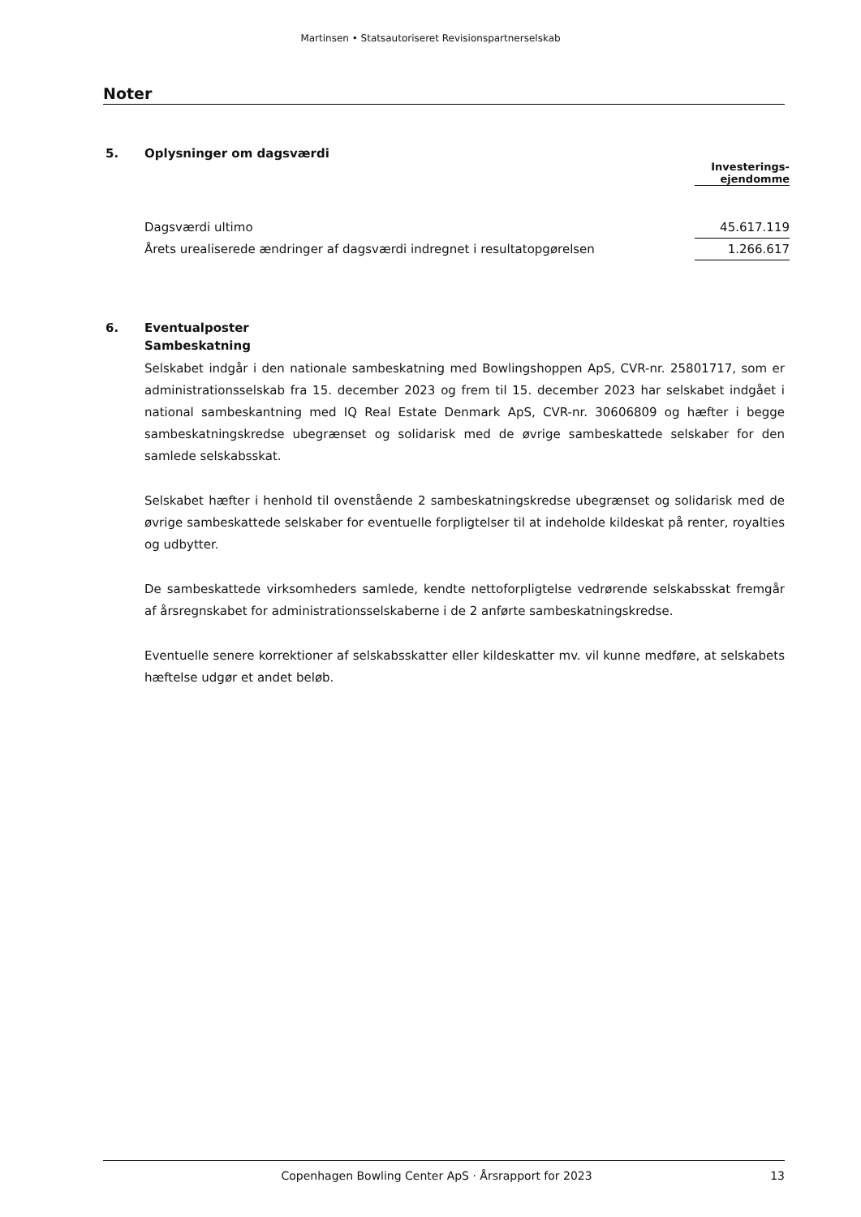Martinsen • Statsautoriseret Revisionspartnerselskab
Noter
5. Oplysninger om dagsværdi
| | Investerings- ejendomme |
| Dagsværdi ultimo | 45.617.119 |
| Årets urealiserede ændringer af dagsværdi indregnet i resultatopgørelsen | 1.266.617 |
6. Eventualposter
Sambeskatning
Selskabet indgår i den nationale sambeskatning med Bowlingshoppen ApS, CVR-nr. 25801717, som er administrationsselskab fra 15. december 2023 og frem til 15. december 2023 har selskabet indgået i national sambeskantning med IQ Real Estate Denmark ApS, CVR-nr. 30606809 og hæfter i begge sambeskatningskredse ubegrænset og solidarisk med de øvrige sambeskattede selskaber for den samlede selskabsskat.
Selskabet hæfter i henhold til ovenstående 2 sambeskatningskredse ubegrænset og solidarisk med de øvrige sambeskattede selskaber for eventuelle forpligtelser til at indeholde kildeskat på renter, royalties og udbytter.
De sambeskattede virksomheders samlede, kendte nettoforpligtelse vedrørende selskabsskat fremgår af årsregnskabet for administrationsselskaberne i de 2 anførte sambeskatningskredse.
Eventuelle senere korrektioner af selskabsskatter eller kildeskatter mv. vil kunne medføre, at selskabets hæftelse udgør et andet beløb.
Copenhagen Bowling Center ApS · Årsrapport for 2023 13